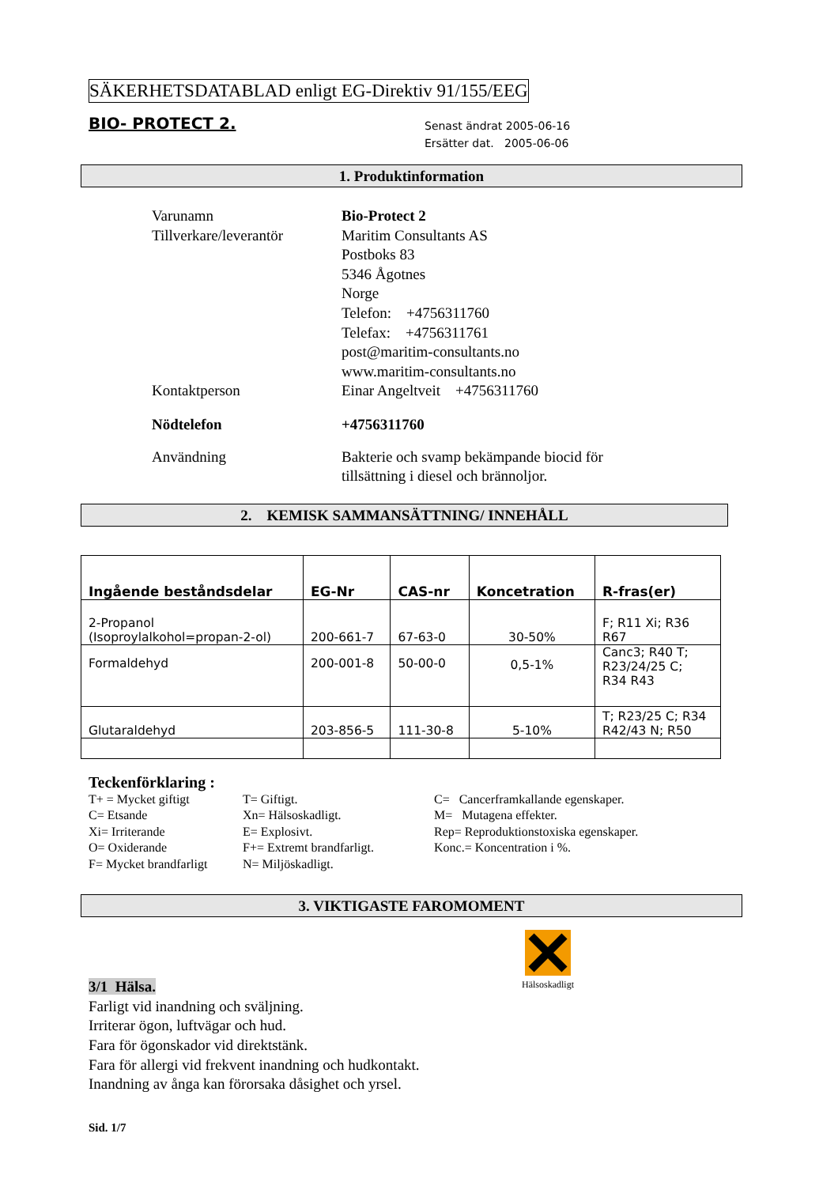SÄKERHETSDATABLAD enligt EG-Direktiv 91/155/EEG
BIO- PROTECT 2.
Senast ändrat 2005-06-16
Ersätter dat. 2005-06-06
1. Produktinformation
| Varunamn | Bio-Protect 2 |
| Tillverkare/leverantör | Maritim Consultants AS Postboks 83 5346 Ågotnes Norge Telefon: +4756311760 Telefax: +4756311761 post@maritim-consultants.no www.maritim-consultants.no |
| Kontaktperson | Einar Angeltveit +4756311760 |
| Nödtelefon | +4756311760 |
| Användning | Bakterie och svamp bekämpande biocid för tillsättning i diesel och brännoljor. |
2. KEMISK SAMMANSÄTTNING/ INNEHÅLL
| Ingående beståndsdelar | EG-Nr | CAS-nr | Koncetration | R-fras(er) |
| --- | --- | --- | --- | --- |
| 2-Propanol (Isoproylalkohol=propan-2-ol) | 200-661-7 | 67-63-0 | 30-50% | F; R11 Xi; R36 R67 |
| Formaldehyd | 200-001-8 | 50-00-0 | 0,5-1% | Canc3; R40 T; R23/24/25 C; R34 R43 |
| Glutaraldehyd | 203-856-5 | 111-30-8 | 5-10% | T; R23/25 C; R34 R42/43 N; R50 |
Teckenförklaring :
T+ = Mycket giftigt
C= Etsande
Xi= Irriterande
O= Oxiderande
F= Mycket brandfarligt
T= Giftigt.
Xn= Hälsoskadligt.
E= Explosivt.
F+= Extremt brandfarligt.
N= Miljöskadligt.
C= Cancerframkallande egenskaper.
M= Mutagena effekter.
Rep= Reproduktionstoxiska egenskaper.
Konc.= Koncentration i %.
3. VIKTIGASTE FAROMOMENT
3/1 Hälsa.
Farligt vid inandning och sväljning.
Irriterar ögon, luftvägar och hud.
Fara för ögonskador vid direktstänk.
Fara för allergi vid frekvent inandning och hudkontakt.
Inandning av ånga kan förorsaka dåsighet och yrsel.
Hälsoskadligt
Sid. 1/7